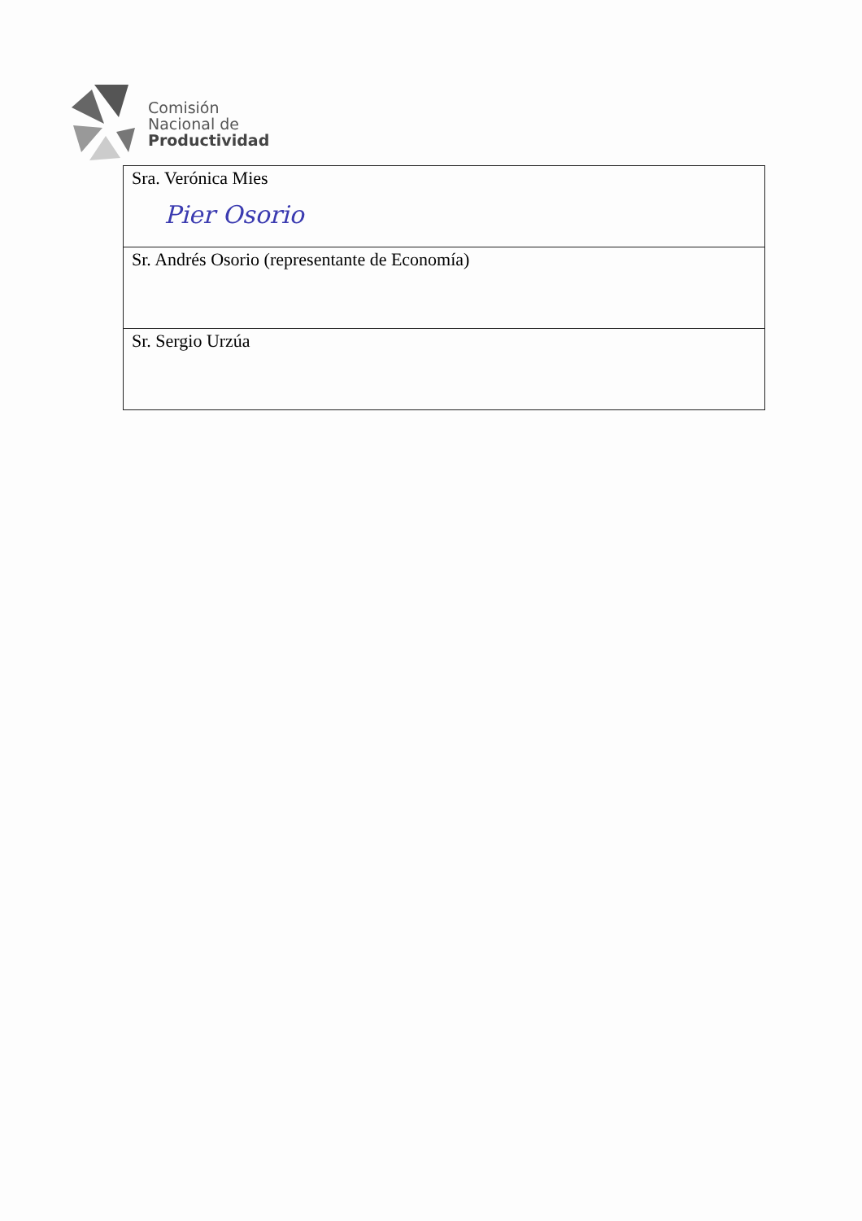Comisión
Nacional de
Productividad
| Sra. Verónica Mies Pier Osorio |
| Sr. Andrés Osorio (representante de Economía) |
| Sr. Sergio Urzúa |